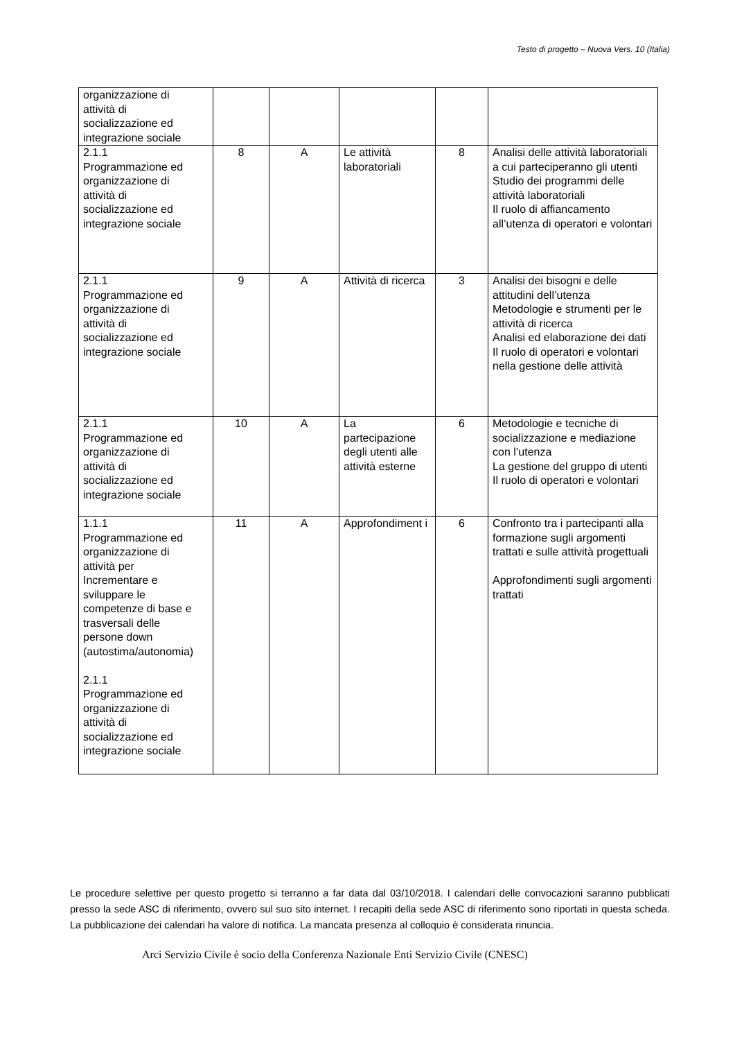Testo di progetto – Nuova Vers. 10 (Italia)
| organizzazione di attività di socializzazione ed integrazione sociale | | | | | |
| 2.1.1 Programmazione ed organizzazione di attività di socializzazione ed integrazione sociale | 8 | A | Le attività laboratoriali | 8 | Analisi delle attività laboratoriali a cui parteciperanno gli utenti Studio dei programmi delle attività laboratoriali Il ruolo di affiancamento all’utenza di operatori e volontari |
| 2.1.1 Programmazione ed organizzazione di attività di socializzazione ed integrazione sociale | 9 | A | Attività di ricerca | 3 | Analisi dei bisogni e delle attitudini dell’utenza Metodologie e strumenti per le attività di ricerca Analisi ed elaborazione dei dati Il ruolo di operatori e volontari nella gestione delle attività |
| 2.1.1 Programmazione ed organizzazione di attività di socializzazione ed integrazione sociale | 10 | A | La partecipazione degli utenti alle attività esterne | 6 | Metodologie e tecniche di socializzazione e mediazione con l’utenza La gestione del gruppo di utenti Il ruolo di operatori e volontari |
| 1.1.1 Programmazione ed organizzazione di attività per Incrementare e sviluppare le competenze di base e trasversali delle persone down (autostima/autonomia) 2.1.1 Programmazione ed organizzazione di attività di socializzazione ed integrazione sociale | 11 | A | Approfondiment i | 6 | Confronto tra i partecipanti alla formazione sugli argomenti trattati e sulle attività progettuali Approfondimenti sugli argomenti trattati |
Le procedure selettive per questo progetto si terranno a far data dal 03/10/2018. I calendari delle convocazioni saranno pubblicati presso la sede ASC di riferimento, ovvero sul suo sito internet. I recapiti della sede ASC di riferimento sono riportati in questa scheda. La pubblicazione dei calendari ha valore di notifica. La mancata presenza al colloquio è considerata rinuncia.
Arci Servizio Civile è socio della Conferenza Nazionale Enti Servizio Civile (CNESC)